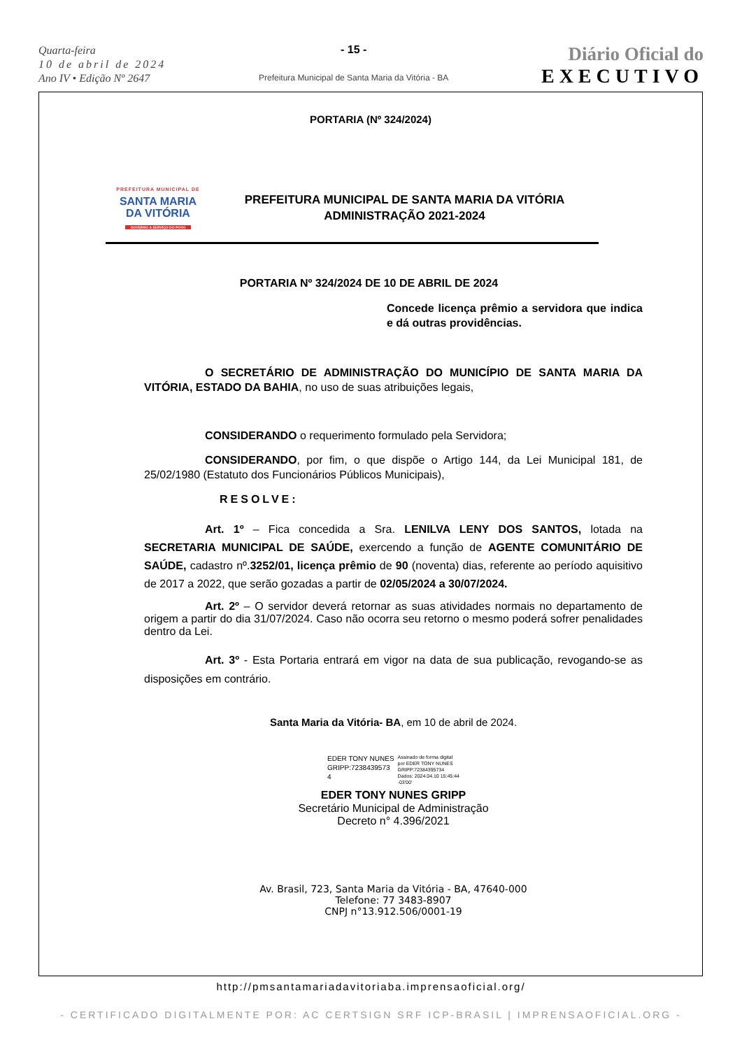Quarta-feira
10 de abril de 2024
Ano IV • Edição Nº 2647
- 15 -
Prefeitura Municipal de Santa Maria da Vitória - BA
Diário Oficial do
EXECUTIVO
PORTARIA (Nº 324/2024)
PREFEITURA MUNICIPAL DE
SANTA MARIA
DA VITÓRIA
GOVERNO A SERVIÇO DO POVO
PREFEITURA MUNICIPAL DE SANTA MARIA DA VITÓRIA
ADMINISTRAÇÃO 2021-2024
PORTARIA Nº 324/2024 DE 10 DE ABRIL DE 2024
Concede licença prêmio a servidora que indica e dá outras providências.
O SECRETÁRIO DE ADMINISTRAÇÃO DO MUNICÍPIO DE SANTA MARIA DA VITÓRIA, ESTADO DA BAHIA, no uso de suas atribuições legais,
CONSIDERANDO o requerimento formulado pela Servidora;
CONSIDERANDO, por fim, o que dispõe o Artigo 144, da Lei Municipal 181, de 25/02/1980 (Estatuto dos Funcionários Públicos Municipais),
RESOLVE:
Art. 1º – Fica concedida a Sra. LENILVA LENY DOS SANTOS, lotada na SECRETARIA MUNICIPAL DE SAÚDE, exercendo a função de AGENTE COMUNITÁRIO DE SAÚDE, cadastro nº.3252/01, licença prêmio de 90 (noventa) dias, referente ao período aquisitivo de 2017 a 2022, que serão gozadas a partir de 02/05/2024 a 30/07/2024.
Art. 2º – O servidor deverá retornar as suas atividades normais no departamento de origem a partir do dia 31/07/2024. Caso não ocorra seu retorno o mesmo poderá sofrer penalidades dentro da Lei.
Art. 3º - Esta Portaria entrará em vigor na data de sua publicação, revogando-se as disposições em contrário.
Santa Maria da Vitória- BA, em 10 de abril de 2024.
EDER TONY NUNES
GRIPP:7238439573
4
Assinado de forma digital
por EDER TONY NUNES
GRIPP:72384395734
Dados: 2024.04.10 15:45:44
-03'00'
EDER TONY NUNES GRIPP
Secretário Municipal de Administração
Decreto n° 4.396/2021
Av. Brasil, 723, Santa Maria da Vitória - BA, 47640-000
Telefone: 77 3483-8907
CNPJ n°13.912.506/0001-19
http://pmsantamariadavitoriaba.imprensaoficial.org/
- CERTIFICADO DIGITALMENTE POR: AC CERTSIGN SRF ICP-BRASIL | IMPRENSAOFICIAL.ORG -